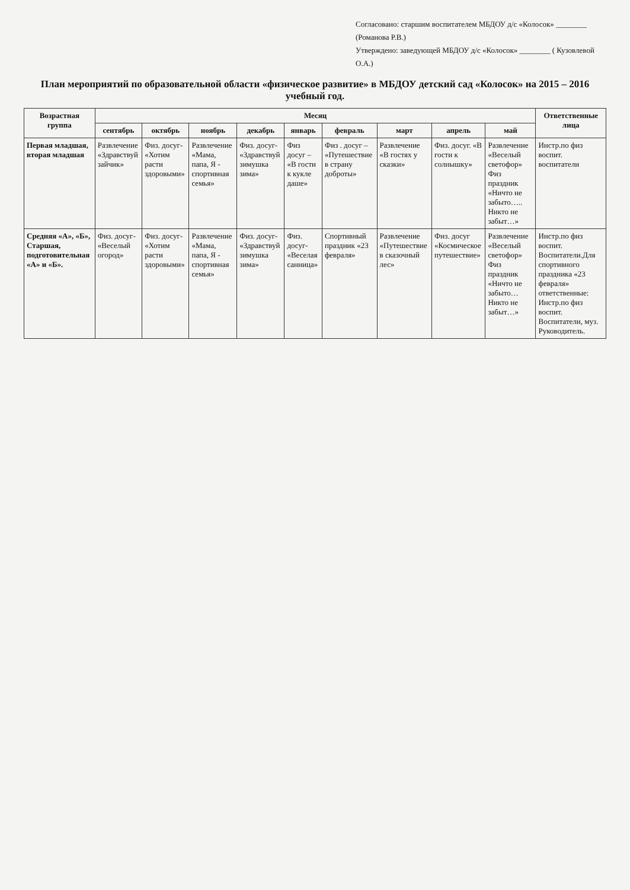Согласовано: старшим воспитателем МБДОУ д/с «Колосок» ________ (Романова Р.В.)
Утверждено: заведующей МБДОУ д/с «Колосок» ________ ( Кузовлевой О.А.)
План мероприятий по образовательной области «физическое развитие» в МБДОУ детский сад «Колосок» на 2015 – 2016 учебный год.
| Возрастная группа | Месяц | | | | | | | | | Ответственные лица |
| --- | --- | --- | --- | --- | --- | --- | --- | --- | --- | --- |
| | сентябрь | октябрь | ноябрь | декабрь | январь | февраль | март | апрель | май | |
| Первая младшая, вторая младшая | Развлечение «Здравствуй зайчик» | Физ. досуг- «Хотим расти здоровыми» | Развлечение «Мама, папа, Я - спортивная семья» | Физ. досуг- «Здравствуй зимушка зима» | Физ досуг – «В гости к кукле даше» | Физ . досуг – «Путешествие в страну доброты» | Развлечение «В гостях у сказки» | Физ. досуг. «В гости к солнышку» | Развлечение «Веселый светофор» Физ праздник «Ничто не забыто….. Никто не забыт…» | Инстр.по физ воспит. воспитатели |
| Средняя «А», «Б», Старшая, подготовительная «А» и «Б». | Физ. досуг- «Веселый огород» | Физ. досуг- «Хотим расти здоровыми» | Развлечение «Мама, папа, Я - спортивная семья» | Физ. досуг- «Здравствуй зимушка зима» | Физ. досуг- «Веселая санница» | Спортивный праздник «23 февраля» | Развлечение «Путешествие в сказочный лес» | Физ. досуг «Космическое путешествие» | Развлечение «Веселый светофор» Физ праздник «Ничто не забыто… Никто не забыт…» | Инстр.по физ воспит. Воспитатели.Для спортивного праздника «23 февраля» ответственные: Инстр.по физ воспит. Воспитатели, муз. Руководитель. |